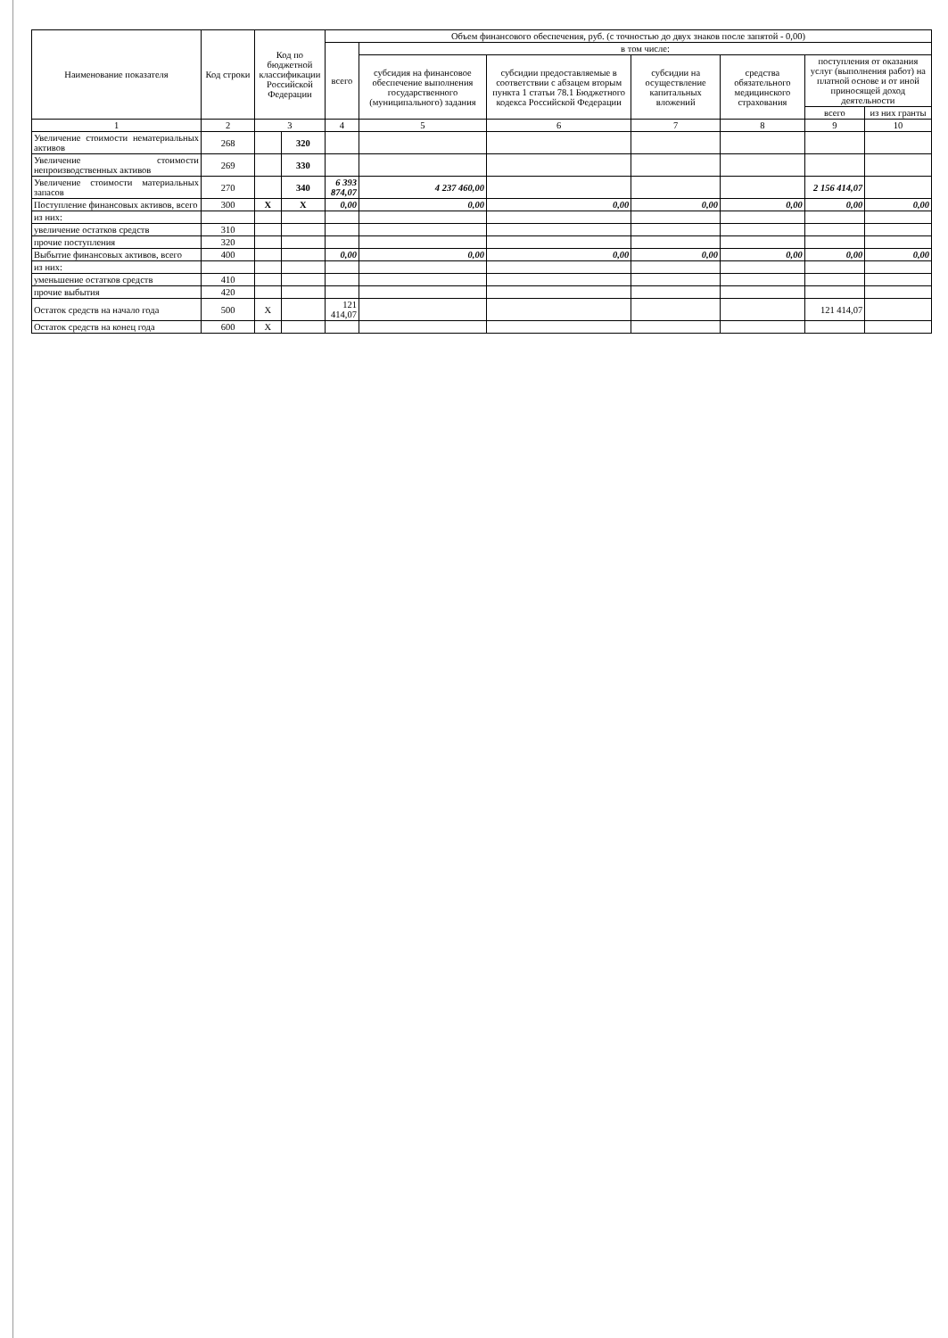| Наименование показателя | Код строки | Код по бюджетной классификации Российской Федерации | | Объем финансового обеспечения, руб. (с точностью до двух знаков после запятой - 0,00) | | | | | | |
| --- | --- | --- | --- | --- | --- | --- | --- | --- | --- | --- |
| | | | | всего | в том числе: | | | | | |
| | | | | | субсидия на финансовое обеспечение выполнения государственного (муниципального) задания | субсидии предоставляемые в соответствии с абзацем вторым пункта 1 статьи 78.1 Бюджетного кодекса Российской Федерации | субсидии на осуществление капитальных вложений | средства обязательного медицинского страхования | поступления от оказания услуг (выполнения работ) на платной основе и от иной приносящей доход деятельности | |
| | | | | | | | | | всего | из них гранты |
| 1 | 2 | 3 | | 4 | 5 | 6 | 7 | 8 | 9 | 10 |
| Увеличение стоимости нематериальных активов | 268 | | 320 | | | | | | | |
| Увеличение стоимости непроизводственных активов | 269 | | 330 | | | | | | | |
| Увеличение стоимости материальных запасов | 270 | | 340 | 6 393 874,07 | 4 237 460,00 | | | | 2 156 414,07 | |
| Поступление финансовых активов, всего | 300 | X | X | 0,00 | 0,00 | 0,00 | 0,00 | 0,00 | 0,00 | 0,00 |
| из них: | | | | | | | | | | |
| увеличение остатков средств | 310 | | | | | | | | | |
| прочие поступления | 320 | | | | | | | | | |
| Выбытие финансовых активов, всего | 400 | | | 0,00 | 0,00 | 0,00 | 0,00 | 0,00 | 0,00 | 0,00 |
| из них: | | | | | | | | | | |
| уменьшение остатков средств | 410 | | | | | | | | | |
| прочие выбытия | 420 | | | | | | | | | |
| Остаток средств на начало года | 500 | X | | 121 414,07 | | | | | 121 414,07 | |
| Остаток средств на конец года | 600 | X | | | | | | | | |